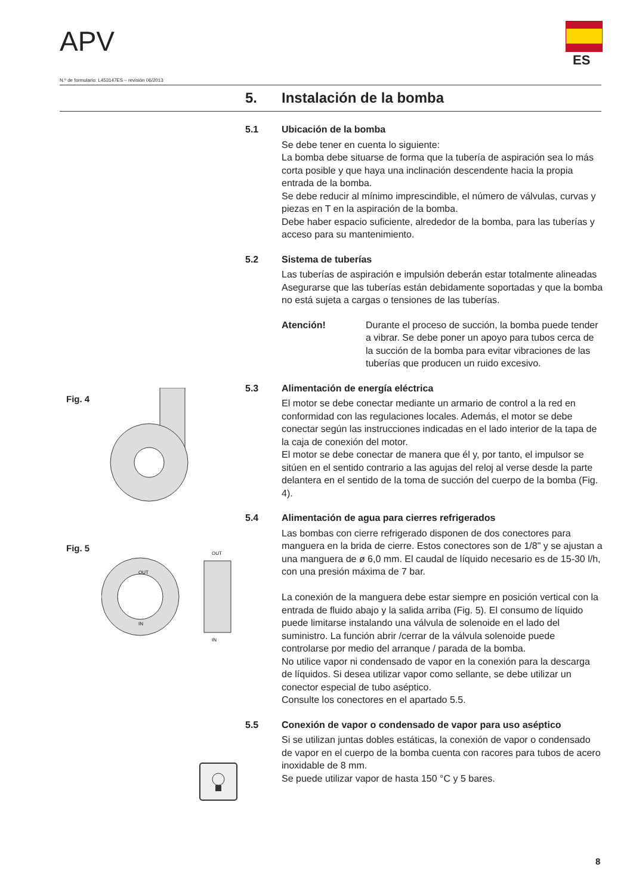APV
ES
N.º de formulario: L453147ES – revisión 06/2013
5. Instalación de la bomba
5.1 Ubicación de la bomba
Se debe tener en cuenta lo siguiente:
La bomba debe situarse de forma que la tubería de aspiración sea lo más corta posible y que haya una inclinación descendente hacia la propia entrada de la bomba.
Se debe reducir al mínimo imprescindible, el número de válvulas, curvas y piezas en T en la aspiración de la bomba.
Debe haber espacio suficiente, alrededor de la bomba, para las tuberías y acceso para su mantenimiento.
5.2 Sistema de tuberías
Las tuberías de aspiración e impulsión deberán estar totalmente alineadas Asegurarse que las tuberías están debidamente soportadas y que la bomba no está sujeta a cargas o tensiones de las tuberías.
Atención! Durante el proceso de succión, la bomba puede tender a vibrar. Se debe poner un apoyo para tubos cerca de la succión de la bomba para evitar vibraciones de las tuberías que producen un ruido excesivo.
5.3 Alimentación de energía eléctrica
El motor se debe conectar mediante un armario de control a la red en conformidad con las regulaciones locales. Además, el motor se debe conectar según las instrucciones indicadas en el lado interior de la tapa de la caja de conexión del motor.
El motor se debe conectar de manera que él y, por tanto, el impulsor se sitúen en el sentido contrario a las agujas del reloj al verse desde la parte delantera en el sentido de la toma de succión del cuerpo de la bomba (Fig. 4).
5.4 Alimentación de agua para cierres refrigerados
Las bombas con cierre refrigerado disponen de dos conectores para manguera en la brida de cierre. Estos conectores son de 1/8" y se ajustan a una manguera de ø 6,0 mm. El caudal de líquido necesario es de 15-30 l/h, con una presión máxima de 7 bar.
La conexión de la manguera debe estar siempre en posición vertical con la entrada de fluido abajo y la salida arriba (Fig. 5). El consumo de líquido puede limitarse instalando una válvula de solenoide en el lado del suministro. La función abrir /cerrar de la válvula solenoide puede controlarse por medio del arranque / parada de la bomba.
No utilice vapor ni condensado de vapor en la conexión para la descarga de líquidos. Si desea utilizar vapor como sellante, se debe utilizar un conector especial de tubo aséptico.
Consulte los conectores en el apartado 5.5.
5.5 Conexión de vapor o condensado de vapor para uso aséptico
Si se utilizan juntas dobles estáticas, la conexión de vapor o condensado de vapor en el cuerpo de la bomba cuenta con racores para tubos de acero inoxidable de 8 mm.
Se puede utilizar vapor de hasta 150 °C y 5 bares.
Fig. 4
Fig. 5
OUT
IN
OUT
IN
8